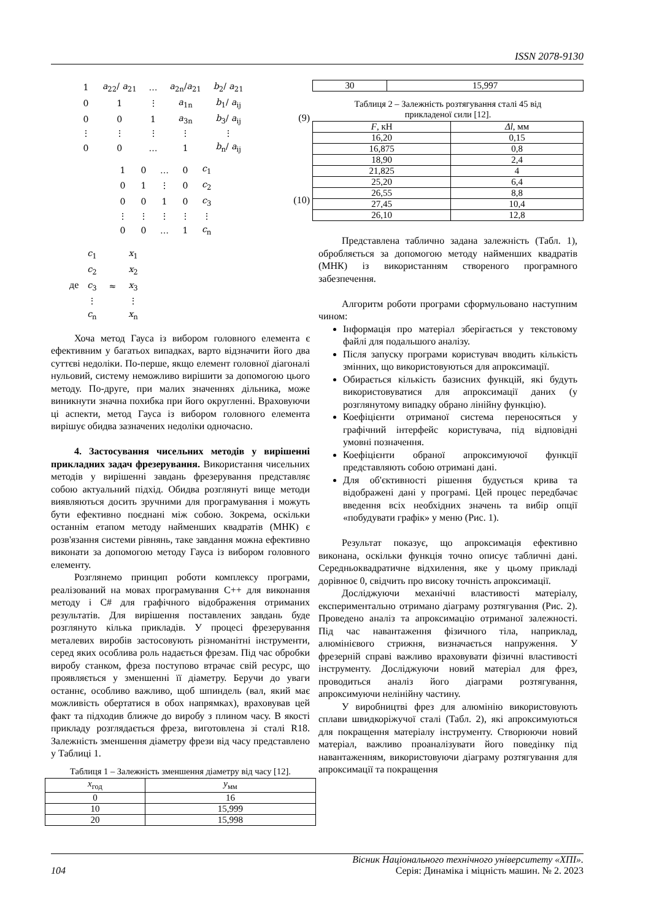ISSN 2078-9130
| 1 | a<sub>22</sub>/ a<sub>21</sub> | … | a<sub>2n</sub>/ a<sub>21</sub> | b<sub>2</sub>/ a<sub>21</sub> |
| 0 | 1 | ⋮ | a<sub>1n</sub> | b<sub>1</sub>/ a<sub>ij</sub> |
| 0 | 0 | 1 | a<sub>3n</sub> | b<sub>3</sub>/ a<sub>ij</sub> |
| ⋮ | ⋮ | ⋮ | ⋮ | ⋮ |
| 0 | 0 | … | 1 | b<sub>n</sub>/ a<sub>ij</sub> |
(9)
| 1 | 0 | … | 0 | c<sub>1</sub> |
| 0 | 1 | ⋮ | 0 | c<sub>2</sub> |
| 0 | 0 | 1 | 0 | c<sub>3</sub> |
| ⋮ | ⋮ | ⋮ | ⋮ | ⋮ |
| 0 | 0 | … | 1 | c<sub>n</sub> |
(10)
де
| c<sub>1</sub> | | x<sub>1</sub> |
| c<sub>2</sub> | | x<sub>2</sub> |
| c<sub>3</sub> | ≈ | x<sub>3</sub> |
| ⋮ | | ⋮ |
| c<sub>n</sub> | | x<sub>n</sub> |
Хоча метод Гауса із вибором головного елемента є ефективним у багатьох випадках, варто відзначити його два суттєві недоліки. По-перше, якщо елемент головної діагоналі нульовий, систему неможливо вирішити за допомогою цього методу. По-друге, при малих значеннях дільника, може виникнути значна похибка при його округленні. Враховуючи ці аспекти, метод Гауса із вибором головного елемента вирішує обидва зазначених недоліки одночасно.
4. Застосування чисельних методів у вирішенні прикладних задач фрезерування. Використання чисельних методів у вирішенні завдань фрезерування представляє собою актуальний підхід. Обидва розглянуті вище методи виявляються досить зручними для програмування і можуть бути ефективно поєднані між собою. Зокрема, оскільки останнім етапом методу найменших квадратів (МНК) є розв'язання системи рівнянь, таке завдання можна ефективно виконати за допомогою методу Гауса із вибором головного елементу.
Розглянемо принцип роботи комплексу програми, реалізований на мовах програмування C++ для виконання методу і C# для графічного відображення отриманих результатів. Для вирішення поставлених завдань буде розглянуто кілька прикладів. У процесі фрезерування металевих виробів застосовують різноманітні інструменти, серед яких особлива роль надається фрезам. Під час обробки виробу станком, фреза поступово втрачає свій ресурс, що проявляється у зменшенні її діаметру. Беручи до уваги останнє, особливо важливо, щоб шпиндель (вал, який має можливість обертатися в обох напрямках), враховував цей факт та підходив ближче до виробу з плином часу. В якості прикладу розглядається фреза, виготовлена зі сталі R18. Залежність зменшення діаметру фрези від часу представлено у Таблиці 1.
Таблиця 1 – Залежність зменшення діаметру від часу [12].
| x<sub>год</sub> | y<sub>мм</sub> |
| --- | --- |
| 0 | 16 |
| 10 | 15,999 |
| 20 | 15,998 |
| 30 | 15,997 |
Таблиця 2 – Залежність розтягування сталі 45 від
прикладеної сили [12].
| F , кН | Δl , мм |
| --- | --- |
| 16,20 | 0,15 |
| 16,875 | 0,8 |
| 18,90 | 2,4 |
| 21,825 | 4 |
| 25,20 | 6,4 |
| 26,55 | 8,8 |
| 27,45 | 10,4 |
| 26,10 | 12,8 |
Представлена таблично задана залежність (Табл. 1), обробляється за допомогою методу найменших квадратів (МНК) із використанням створеного програмного забезпечення.
Алгоритм роботи програми сформульовано наступним чином:
Інформація про матеріал зберігається у текстовому файлі для подальшого аналізу.
Після запуску програми користувач вводить кількість змінних, що використовуються для апроксимації.
Обирається кількість базисних функцій, які будуть використовуватися для апроксимації даних (у розглянутому випадку обрано лінійну функцію).
Коефіцієнти отриманої система переносяться у графічний інтерфейс користувача, під відповідні умовні позначення.
Коефіцієнти обраної апроксимуючої функції представляють собою отримані дані.
Для об'єктивності рішення будується крива та відображені дані у програмі. Цей процес передбачає введення всіх необхідних значень та вибір опції «побудувати графік» у меню (Рис. 1).
Результат показує, що апроксимація ефективно виконана, оскільки функція точно описує табличні дані. Середньоквадратичне відхилення, яке у цьому прикладі дорівнює 0, свідчить про високу точність апроксимації.
Досліджуючи механічні властивості матеріалу, експериментально отримано діаграму розтягування (Рис. 2). Проведено аналіз та апроксимацію отриманої залежності. Під час навантаження фізичного тіла, наприклад, алюмінієвого стрижня, визначається напруження. У фрезерній справі важливо враховувати фізичні властивості інструменту. Досліджуючи новий матеріал для фрез, проводиться аналіз його діаграми розтягування, апроксимуючи нелінійну частину.
У виробництві фрез для алюмінію використовують сплави швидкоріжучої сталі (Табл. 2), які апроксимуються для покращення матеріалу інструменту. Створюючи новий матеріал, важливо проаналізувати його поведінку під навантаженням, використовуючи діаграму розтягування для апроксимації та покращення
Вісник Національного технічного університету «ХПІ».
104 Серія: Динаміка і міцність машин. № 2. 2023